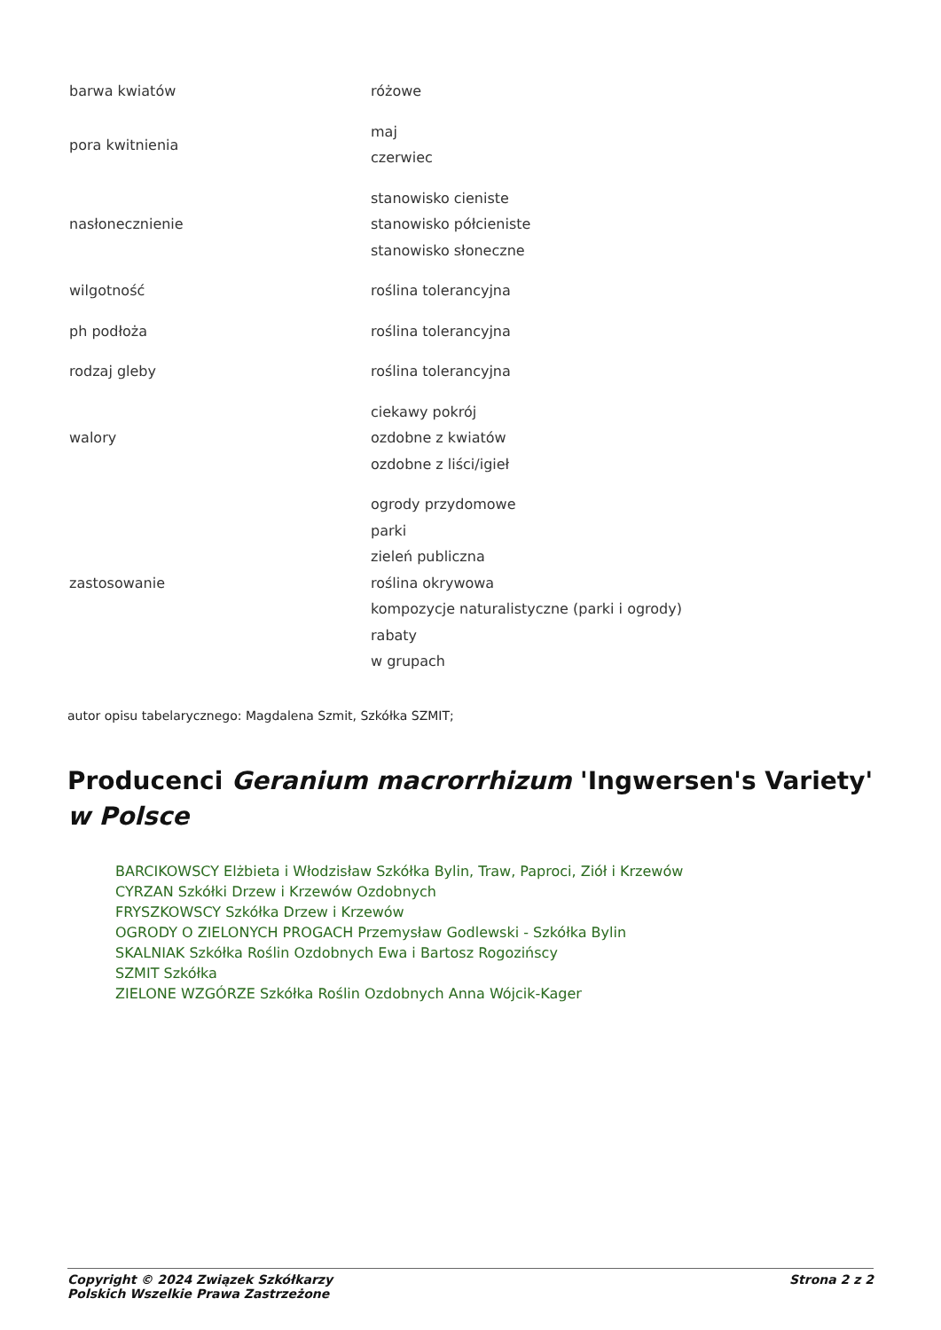| barwa kwiatów | różowe |
| pora kwitnienia | maj czerwiec |
| nasłonecznienie | stanowisko cieniste stanowisko półcieniste stanowisko słoneczne |
| wilgotność | roślina tolerancyjna |
| ph podłoża | roślina tolerancyjna |
| rodzaj gleby | roślina tolerancyjna |
| walory | ciekawy pokrój ozdobne z kwiatów ozdobne z liści/igieł |
| zastosowanie | ogrody przydomowe parki zieleń publiczna roślina okrywowa kompozycje naturalistyczne (parki i ogrody) rabaty w grupach |
autor opisu tabelarycznego: Magdalena Szmit, Szkółka SZMIT;
Producenci Geranium macrorrhizum 'Ingwersen's Variety' w Polsce
BARCIKOWSCY Elżbieta i Włodzisław Szkółka Bylin, Traw, Paproci, Ziół i Krzewów
CYRZAN Szkółki Drzew i Krzewów Ozdobnych
FRYSZKOWSCY Szkółka Drzew i Krzewów
OGRODY O ZIELONYCH PROGACH Przemysław Godlewski - Szkółka Bylin
SKALNIAK Szkółka Roślin Ozdobnych Ewa i Bartosz Rogozińscy
SZMIT Szkółka
ZIELONE WZGÓRZE Szkółka Roślin Ozdobnych Anna Wójcik-Kager
Copyright © 2024 Związek Szkółkarzy
Polskich Wszelkie Prawa Zastrzeżone
Strona 2 z 2